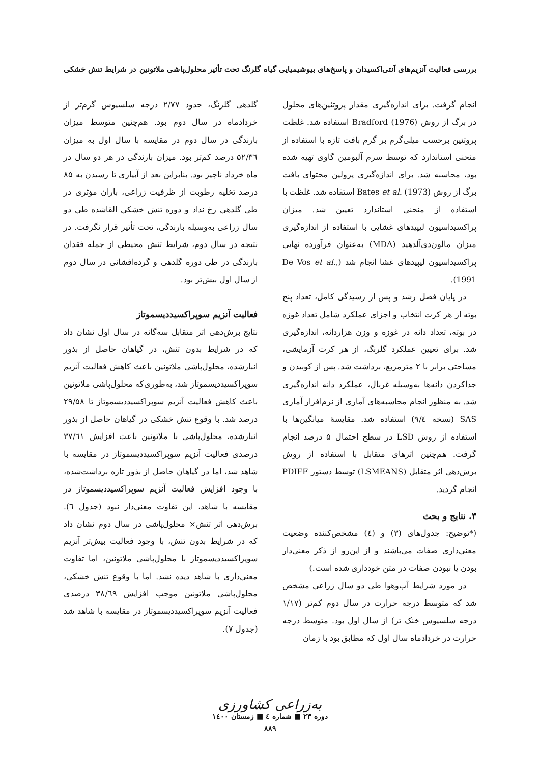بررسی فعالیت آنزیم‌های آنتی‌اکسیدان و پاسخ‌های بیوشیمیایی گیاه گلرنگ تحت تأثیر محلول‌پاشی ملاتونین در شرایط تنش خشکی
انجام گرفت. برای اندازه‌گیری مقدار پروتئین‌های محلول در برگ از روش Bradford (1976) استفاده شد. غلظت پروتئین برحسب میلی‌گرم بر گرم بافت تازه با استفاده از منحنی استاندارد که توسط سرم آلبومین گاوی تهیه شده بود، محاسبه شد. برای اندازه‌گیری پرولین محتوای بافت برگ از روش Bates et al. (1973) استفاده شد. غلظت با استفاده از منحنی استاندارد تعیین شد. میزان پراکسیداسیون لیپیدهای غشایی با استفاده از اندازه‌گیری میزان مالون‌دی‌آلدهید (MDA) به‌عنوان فرآورده نهایی پراکسیداسیون لیپیدهای غشا انجام شد (De Vos et al., 1991).
در پایان فصل رشد و پس از رسیدگی کامل، تعداد پنج بوته از هر کرت انتخاب و اجزای عملکرد شامل تعداد غوزه در بوته، تعداد دانه در غوزه و وزن هزاردانه، اندازه‌گیری شد. برای تعیین عملکرد گلرنگ، از هر کرت آزمایشی، مساحتی برابر با ۲ مترمربع، برداشت شد. پس از کوبیدن و جداکردن دانه‌ها به‌وسیله غربال، عملکرد دانه اندازه‌گیری شد. به منظور انجام محاسبه‌های آماری از نرم‌افزار آماری SAS (نسخه ۹/٤) استفاده شد. مقایسهٔ میانگین‌ها با استفاده از روش LSD در سطح احتمال ۵ درصد انجام گرفت. هم‌چنین اثرهای متقابل با استفاده از روش برش‌دهی اثر متقابل (LSMEANS) توسط دستور PDIFF انجام گردید.
۳. نتایج و بحث
(*توضیح: جدول‌های (۳) و (٤) مشخص‌کننده وضعیت معنی‌داری صفات می‌باشند و از این‌رو از ذکر معنی‌دار بودن یا نبودن صفات در متن خودداری شده است.)
در مورد شرایط آب‌وهوا طی دو سال زراعی مشخص شد که متوسط درجه حرارت در سال دوم کم‌تر (۱/۱۷ درجه سلسیوس خنک تر) از سال اول بود. متوسط درجه حرارت در خردادماه سال اول که مطابق بود با زمان
گلدهی گلرنگ، حدود ۲/۷۷ درجه سلسیوس گرم‌تر از خردادماه در سال دوم بود. هم‌چنین متوسط میزان بارندگی در سال دوم در مقایسه با سال اول به میزان ۵۲/۳٦ درصد کم‌تر بود. میزان بارندگی در هر دو سال در ماه خرداد ناچیز بود. بنابراین بعد از آبیاری تا رسیدن به ۸۵ درصد تخلیه رطوبت از ظرفیت زراعی، باران مؤثری در طی گلدهی رخ نداد و دوره تنش خشکی القاشده طی دو سال زراعی به‌وسیله بارندگی، تحت تأثیر قرار نگرفت. در نتیجه در سال دوم، شرایط تنش محیطی از جمله فقدان بارندگی در طی دوره گلدهی و گرده‌افشانی در سال دوم از سال اول بیش‌تر بود.
فعالیت آنزیم سوپراکسیددیسموتاز
نتایج برش‌دهی اثر متقابل سه‌گانه در سال اول نشان داد که در شرایط بدون تنش، در گیاهان حاصل از بذور انبارشده، محلول‌پاشی ملاتونین باعث کاهش فعالیت آنزیم سوپراکسیددیسموتاز شد، به‌طوری‌که محلول‌پاشی ملاتونین باعث کاهش فعالیت آنزیم سوپراکسیددیسموتاز تا ۲۹/۵۸ درصد شد. با وقوع تنش خشکی در گیاهان حاصل از بذور انبارشده، محلول‌پاشی با ملاتونین باعث افزایش ۳۷/٦۱ درصدی فعالیت آنزیم سوپراکسیددیسموتاز در مقایسه با شاهد شد، اما در گیاهان حاصل از بذور تازه برداشت‌شده، با وجود افزایش فعالیت آنزیم سوپراکسیددیسموتاز در مقایسه با شاهد، این تفاوت معنی‌دار نبود (جدول ٦). برش‌دهی اثر تنش× محلول‌پاشی در سال دوم نشان داد که در شرایط بدون تنش، با وجود فعالیت بیش‌تر آنزیم سوپراکسیددیسموتاز با محلول‌پاشی ملاتونین، اما تفاوت معنی‌داری با شاهد دیده نشد. اما با وقوع تنش خشکی، محلول‌پاشی ملاتونین موجب افزایش ۳۸/٦۹ درصدی فعالیت آنزیم سوپراکسیددیسموتاز در مقایسه با شاهد شد (جدول ۷).
به‌زراعی کشاورزی
دوره ۲۳ ■ شماره ٤ ■ زمستان ۱٤۰۰
۸۸۹